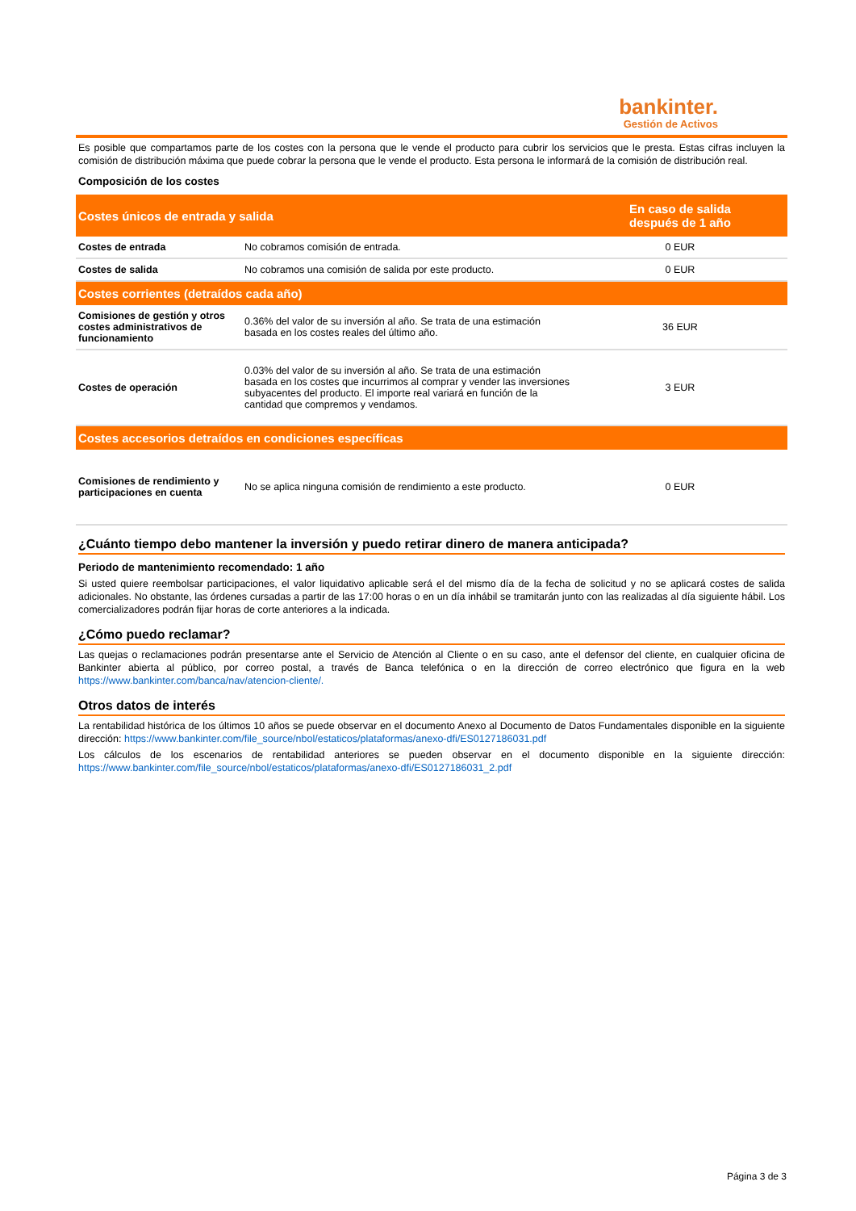bankinter.
Gestión de Activos
Es posible que compartamos parte de los costes con la persona que le vende el producto para cubrir los servicios que le presta. Estas cifras incluyen la comisión de distribución máxima que puede cobrar la persona que le vende el producto. Esta persona le informará de la comisión de distribución real.
Composición de los costes
| Costes únicos de entrada y salida | | En caso de salida después de 1 año |
| --- | --- | --- |
| Costes de entrada | No cobramos comisión de entrada. | 0 EUR |
| Costes de salida | No cobramos una comisión de salida por este producto. | 0 EUR |
| Costes corrientes (detraídos cada año) | | |
| Comisiones de gestión y otros costes administrativos de funcionamiento | 0.36% del valor de su inversión al año. Se trata de una estimación basada en los costes reales del último año. | 36 EUR |
| Costes de operación | 0.03% del valor de su inversión al año. Se trata de una estimación basada en los costes que incurrimos al comprar y vender las inversiones subyacentes del producto. El importe real variará en función de la cantidad que compremos y vendamos. | 3 EUR |
| Costes accesorios detraídos en condiciones específicas | | |
| Comisiones de rendimiento y participaciones en cuenta | No se aplica ninguna comisión de rendimiento a este producto. | 0 EUR |
¿Cuánto tiempo debo mantener la inversión y puedo retirar dinero de manera anticipada?
Periodo de mantenimiento recomendado: 1 año
Si usted quiere reembolsar participaciones, el valor liquidativo aplicable será el del mismo día de la fecha de solicitud y no se aplicará costes de salida adicionales. No obstante, las órdenes cursadas a partir de las 17:00 horas o en un día inhábil se tramitarán junto con las realizadas al día siguiente hábil. Los comercializadores podrán fijar horas de corte anteriores a la indicada.
¿Cómo puedo reclamar?
Las quejas o reclamaciones podrán presentarse ante el Servicio de Atención al Cliente o en su caso, ante el defensor del cliente, en cualquier oficina de Bankinter abierta al público, por correo postal, a través de Banca telefónica o en la dirección de correo electrónico que figura en la web https://www.bankinter.com/banca/nav/atencion-cliente/.
Otros datos de interés
La rentabilidad histórica de los últimos 10 años se puede observar en el documento Anexo al Documento de Datos Fundamentales disponible en la siguiente dirección: https://www.bankinter.com/file_source/nbol/estaticos/plataformas/anexo-dfi/ES0127186031.pdf
Los cálculos de los escenarios de rentabilidad anteriores se pueden observar en el documento disponible en la siguiente dirección: https://www.bankinter.com/file_source/nbol/estaticos/plataformas/anexo-dfi/ES0127186031_2.pdf
Página 3 de 3